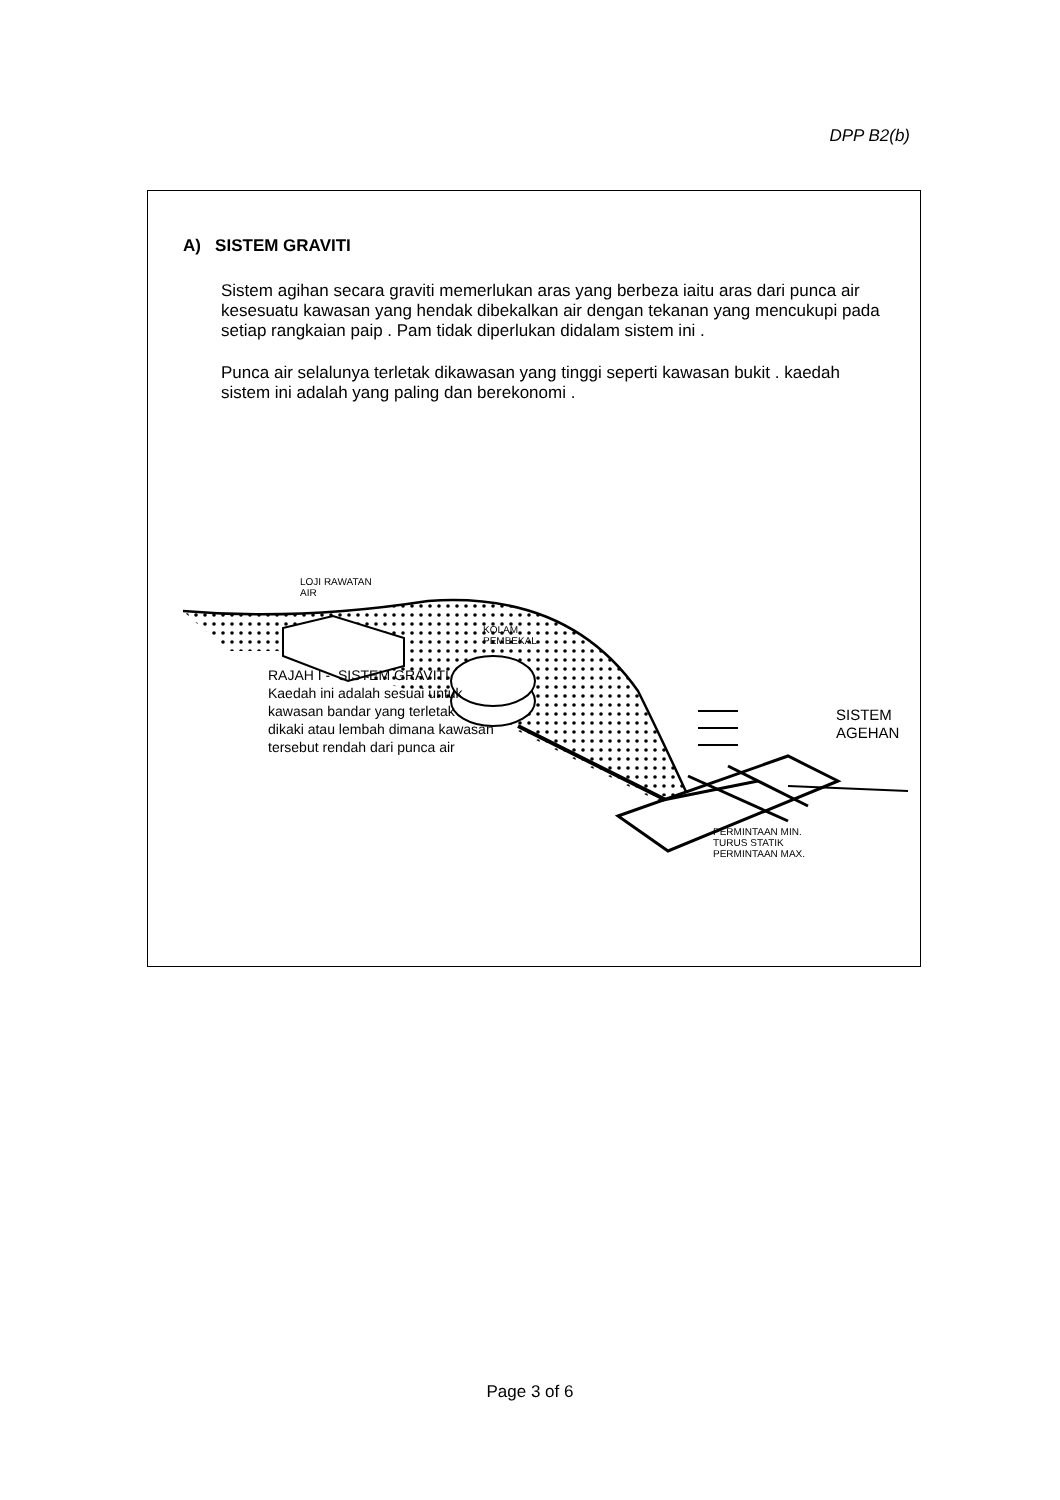DPP B2(b)
A) SISTEM GRAVITI
Sistem agihan secara graviti memerlukan aras yang berbeza iaitu aras dari punca air kesesuatu kawasan yang hendak dibekalkan air dengan tekanan yang mencukupi pada setiap rangkaian paip . Pam tidak diperlukan didalam sistem ini .
Punca air selalunya terletak dikawasan yang tinggi seperti kawasan bukit . kaedah sistem ini adalah yang paling dan berekonomi .
LOJI RAWATAN
AIR
KOLAM
PEMBEKAL
PERMINTAAN MIN.
TURUS STATIK
PERMINTAAN MAX.
RAJAH I - SISTEM GRAVITI
Kaedah ini adalah sesuai untuk
kawasan bandar yang terletak
dikaki atau lembah dimana kawasan
tersebut rendah dari punca air
SISTEM
AGEHAN
Page 3 of 6